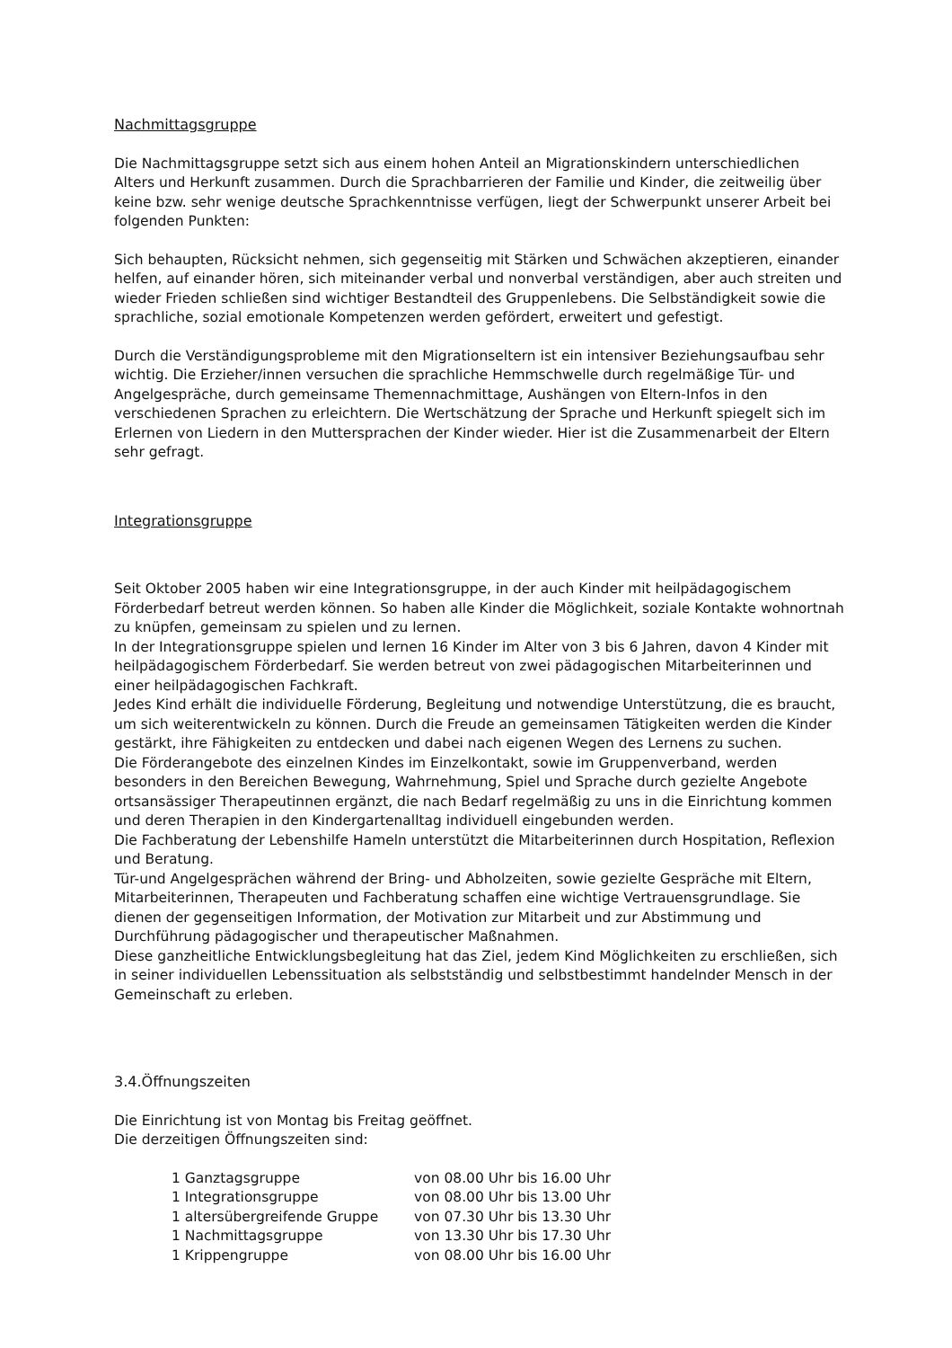Nachmittagsgruppe
Die Nachmittagsgruppe setzt sich aus einem hohen Anteil an Migrationskindern unterschiedlichen Alters und Herkunft zusammen. Durch die Sprachbarrieren der Familie und Kinder, die zeitweilig über keine bzw. sehr wenige deutsche Sprachkenntnisse verfügen, liegt der Schwerpunkt unserer Arbeit bei folgenden Punkten:
Sich behaupten, Rücksicht nehmen, sich gegenseitig mit Stärken und Schwächen akzeptieren, einander helfen, auf einander hören, sich miteinander verbal und nonverbal verständigen, aber auch streiten und wieder Frieden schließen sind wichtiger Bestandteil des Gruppenlebens. Die Selbständigkeit sowie die sprachliche, sozial emotionale Kompetenzen werden gefördert, erweitert und gefestigt.
Durch die Verständigungsprobleme mit den Migrationseltern ist ein intensiver Beziehungsaufbau sehr wichtig. Die Erzieher/innen versuchen die sprachliche Hemmschwelle durch regelmäßige Tür- und Angelgespräche, durch gemeinsame Themennachmittage, Aushängen von Eltern-Infos in den verschiedenen Sprachen zu erleichtern. Die Wertschätzung der Sprache und Herkunft spiegelt sich im Erlernen von Liedern in den Muttersprachen der Kinder wieder. Hier ist die Zusammenarbeit der Eltern sehr gefragt.
Integrationsgruppe
Seit Oktober 2005 haben wir eine Integrationsgruppe, in der auch Kinder mit heilpädagogischem Förderbedarf betreut werden können. So haben alle Kinder die Möglichkeit, soziale Kontakte wohnortnah zu knüpfen, gemeinsam zu spielen und zu lernen.
In der Integrationsgruppe spielen und lernen 16 Kinder im Alter von 3 bis 6 Jahren, davon 4 Kinder mit heilpädagogischem Förderbedarf. Sie werden betreut von zwei pädagogischen Mitarbeiterinnen und einer heilpädagogischen Fachkraft.
Jedes Kind erhält die individuelle Förderung, Begleitung und notwendige Unterstützung, die es braucht, um sich weiterentwickeln zu können. Durch die Freude an gemeinsamen Tätigkeiten werden die Kinder gestärkt, ihre Fähigkeiten zu entdecken und dabei nach eigenen Wegen des Lernens zu suchen.
Die Förderangebote des einzelnen Kindes im Einzelkontakt, sowie im Gruppenverband, werden besonders in den Bereichen Bewegung, Wahrnehmung, Spiel und Sprache durch gezielte Angebote ortsansässiger Therapeutinnen ergänzt, die nach Bedarf regelmäßig zu uns in die Einrichtung kommen und deren Therapien in den Kindergartenalltag individuell eingebunden werden.
Die Fachberatung der Lebenshilfe Hameln unterstützt die Mitarbeiterinnen durch Hospitation, Reflexion und Beratung.
Tür-und Angelgesprächen während der Bring- und Abholzeiten, sowie gezielte Gespräche mit Eltern, Mitarbeiterinnen, Therapeuten und Fachberatung schaffen eine wichtige Vertrauensgrundlage. Sie dienen der gegenseitigen Information, der Motivation zur Mitarbeit und zur Abstimmung und Durchführung pädagogischer und therapeutischer Maßnahmen.
Diese ganzheitliche Entwicklungsbegleitung hat das Ziel, jedem Kind Möglichkeiten zu erschließen, sich in seiner individuellen Lebenssituation als selbstständig und selbstbestimmt handelnder Mensch in der Gemeinschaft zu erleben.
3.4.Öffnungszeiten
Die Einrichtung ist von Montag bis Freitag geöffnet.
Die derzeitigen Öffnungszeiten sind:
| 1 Ganztagsgruppe | von 08.00 Uhr bis 16.00 Uhr |
| 1 Integrationsgruppe | von 08.00 Uhr bis 13.00 Uhr |
| 1 altersübergreifende Gruppe | von 07.30 Uhr bis 13.30 Uhr |
| 1 Nachmittagsgruppe | von 13.30 Uhr bis 17.30 Uhr |
| 1 Krippengruppe | von 08.00 Uhr bis 16.00 Uhr |